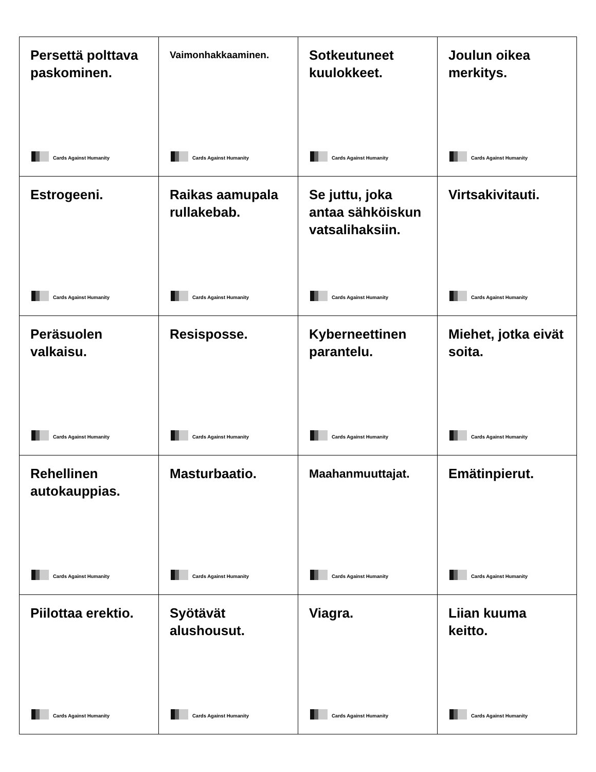| Persettä polttava paskominen. Cards Against Humanity | Vaimonhakkaaminen. Cards Against Humanity | Sotkeutuneet kuulokkeet. Cards Against Humanity | Joulun oikea merkitys. Cards Against Humanity |
| Estrogeeni. Cards Against Humanity | Raikas aamupala rullakebab. Cards Against Humanity | Se juttu, joka antaa sähköiskun vatsalihaksiin. Cards Against Humanity | Virtsakivitauti. Cards Against Humanity |
| Peräsuolen valkaisu. Cards Against Humanity | Resisposse. Cards Against Humanity | Kyberneettinen parantelu. Cards Against Humanity | Miehet, jotka eivät soita. Cards Against Humanity |
| Rehellinen autokauppias. Cards Against Humanity | Masturbaatio. Cards Against Humanity | Maahanmuuttajat. Cards Against Humanity | Emätinpierut. Cards Against Humanity |
| Piilottaa erektio. Cards Against Humanity | Syötävät alushousut. Cards Against Humanity | Viagra. Cards Against Humanity | Liian kuuma keitto. Cards Against Humanity |